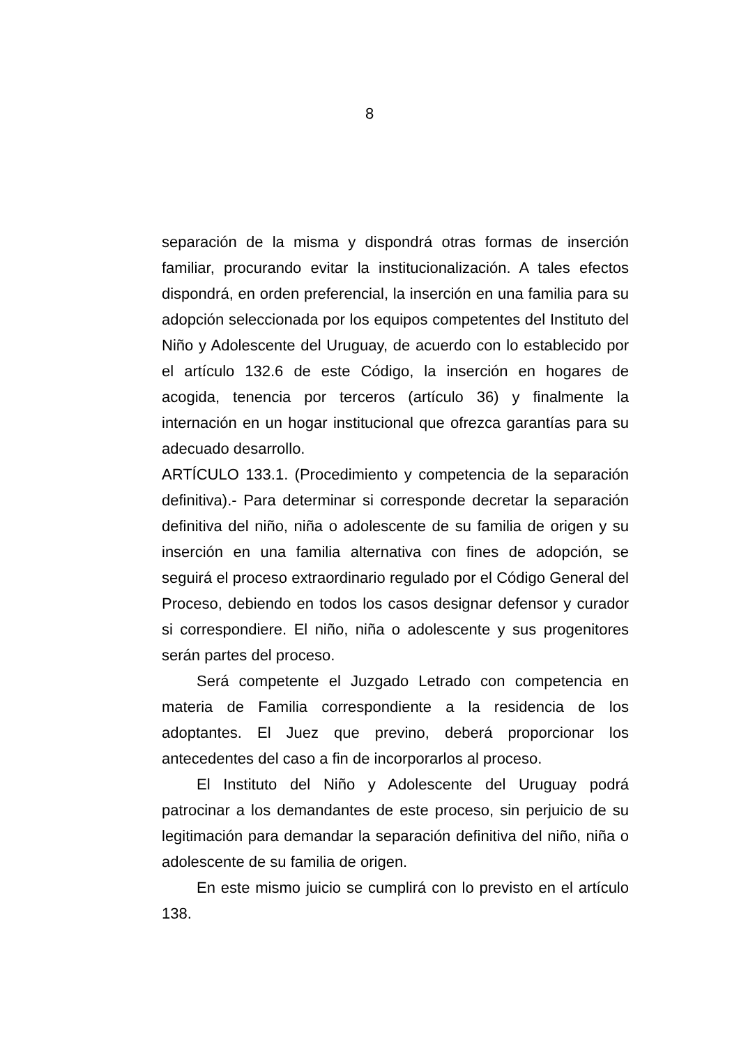8
separación de la misma y dispondrá otras formas de inserción familiar, procurando evitar la institucionalización. A tales efectos dispondrá, en orden preferencial, la inserción en una familia para su adopción seleccionada por los equipos competentes del Instituto del Niño y Adolescente del Uruguay, de acuerdo con lo establecido por el artículo 132.6 de este Código, la inserción en hogares de acogida, tenencia por terceros (artículo 36) y finalmente la internación en un hogar institucional que ofrezca garantías para su adecuado desarrollo.
ARTÍCULO 133.1. (Procedimiento y competencia de la separación definitiva).- Para determinar si corresponde decretar la separación definitiva del niño, niña o adolescente de su familia de origen y su inserción en una familia alternativa con fines de adopción, se seguirá el proceso extraordinario regulado por el Código General del Proceso, debiendo en todos los casos designar defensor y curador si correspondiere. El niño, niña o adolescente y sus progenitores serán partes del proceso.
Será competente el Juzgado Letrado con competencia en materia de Familia correspondiente a la residencia de los adoptantes. El Juez que previno, deberá proporcionar los antecedentes del caso a fin de incorporarlos al proceso.
El Instituto del Niño y Adolescente del Uruguay podrá patrocinar a los demandantes de este proceso, sin perjuicio de su legitimación para demandar la separación definitiva del niño, niña o adolescente de su familia de origen.
En este mismo juicio se cumplirá con lo previsto en el artículo 138.